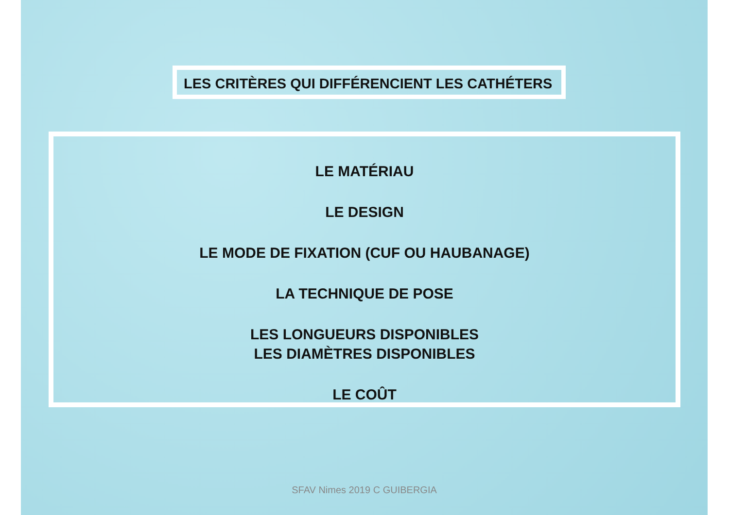LES CRITÈRES QUI DIFFÉRENCIENT LES CATHÉTERS
LE MATÉRIAU
LE DESIGN
LE MODE DE FIXATION (CUF OU HAUBANAGE)
LA TECHNIQUE DE POSE
LES LONGUEURS DISPONIBLES
LES DIAMÈTRES DISPONIBLES
LE COÛT
SFAV Nimes 2019 C GUIBERGIA